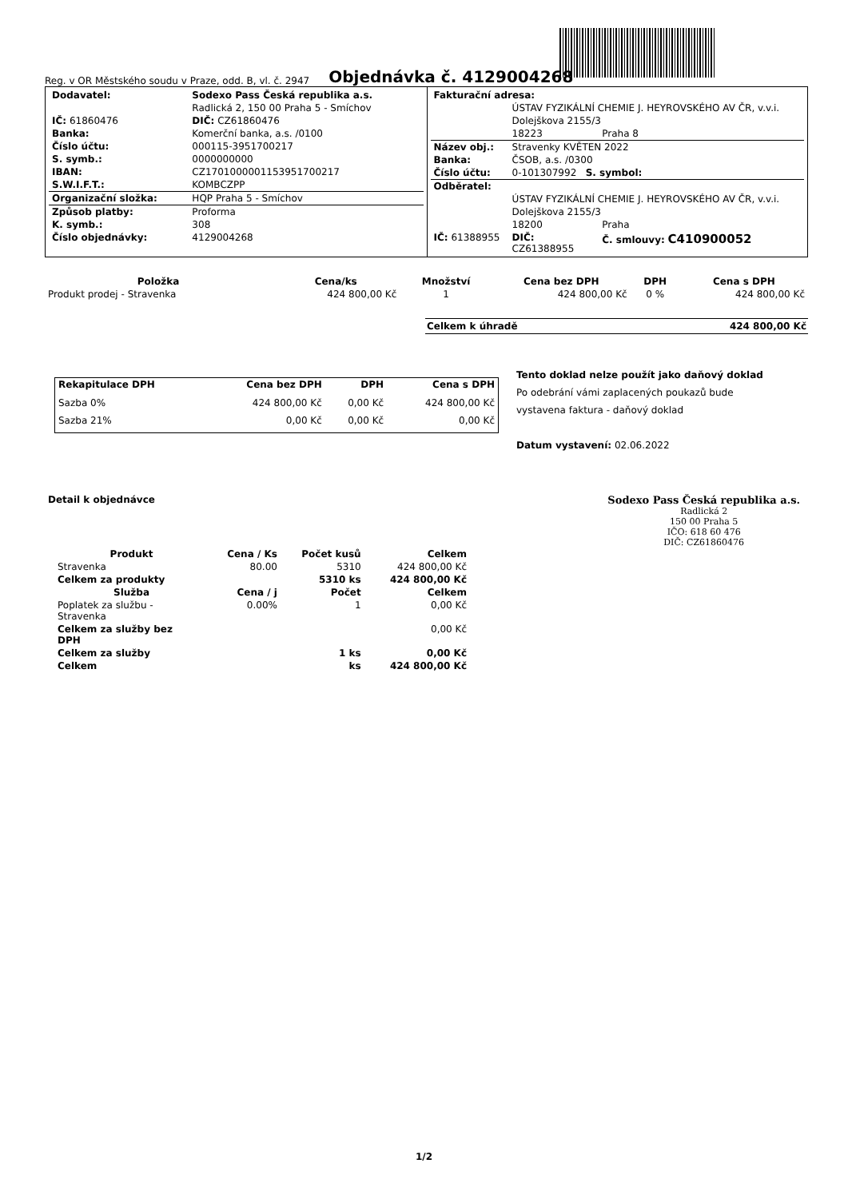Reg. v OR Městského soudu v Praze, odd. B, vl. č. 2947
Objednávka č. 4129004268
| Dodavatel: | Sodexo Pass Česká republika a.s. |
| | Radlická 2, 150 00 Praha 5 - Smíchov |
| IČ: 61860476 | DIČ: CZ61860476 |
| Banka: | Komerční banka, a.s. /0100 |
| Číslo účtu: | 000115-3951700217 |
| S. symb.: | 0000000000 |
| IBAN: | CZ1701000001153951700217 |
| S.W.I.F.T.: | KOMBCZPP |
| Organizační složka: | HQP Praha 5 - Smíchov |
| Způsob platby: | Proforma |
| K. symb.: | 308 |
| Číslo objednávky: | 4129004268 |
| Fakturační adresa: | | |
| | ÚSTAV FYZIKÁLNÍ CHEMIE J. HEYROVSKÉHO AV ČR, v.v.i. | |
| | Dolejškova 2155/3 | |
| | 18223 | Praha 8 |
| Název obj.: | Stravenky KVĚTEN 2022 | |
| Banka: | ČSOB, a.s. /0300 | |
| Číslo účtu: | 0-101307992 S. symbol: | |
| Odběratel: | | |
| | ÚSTAV FYZIKÁLNÍ CHEMIE J. HEYROVSKÉHO AV ČR, v.v.i. | |
| | Dolejškova 2155/3 | |
| | 18200 | Praha |
| IČ: 61388955 | DIČ: CZ61388955 | Č. smlouvy: C410900052 |
| Položka | Cena/ks | Množství | Cena bez DPH | DPH | Cena s DPH |
| --- | --- | --- | --- | --- | --- |
| Produkt prodej - Stravenka | 424 800,00 Kč | 1 | 424 800,00 Kč | 0 % | 424 800,00 Kč |
Celkem k úhradě 424 800,00 Kč
| Rekapitulace DPH | Cena bez DPH | DPH | Cena s DPH |
| --- | --- | --- | --- |
| Sazba 0% | 424 800,00 Kč | 0,00 Kč | 424 800,00 Kč |
| Sazba 21% | 0,00 Kč | 0,00 Kč | 0,00 Kč |
Tento doklad nelze použít jako daňový doklad
Po odebrání vámi zaplacených poukazů bude
vystavena faktura - daňový doklad
Datum vystavení: 02.06.2022
Detail k objednávce Sodexo Pass Česká republika a.s.
Radlická 2
150 00 Praha 5
IČO: 618 60 476
DIČ: CZ61860476
| Produkt | Cena / Ks | Počet kusů | Celkem |
| --- | --- | --- | --- |
| Stravenka | 80.00 | 5310 | 424 800,00 Kč |
| Celkem za produkty | | 5310 ks | 424 800,00 Kč |
| Služba | Cena / j | Počet | Celkem |
| Poplatek za službu - Stravenka | 0.00% | 1 | 0,00 Kč |
| Celkem za služby bez DPH | | | 0,00 Kč |
| Celkem za služby | | 1 ks | 0,00 Kč |
| Celkem | | ks | 424 800,00 Kč |
1/2